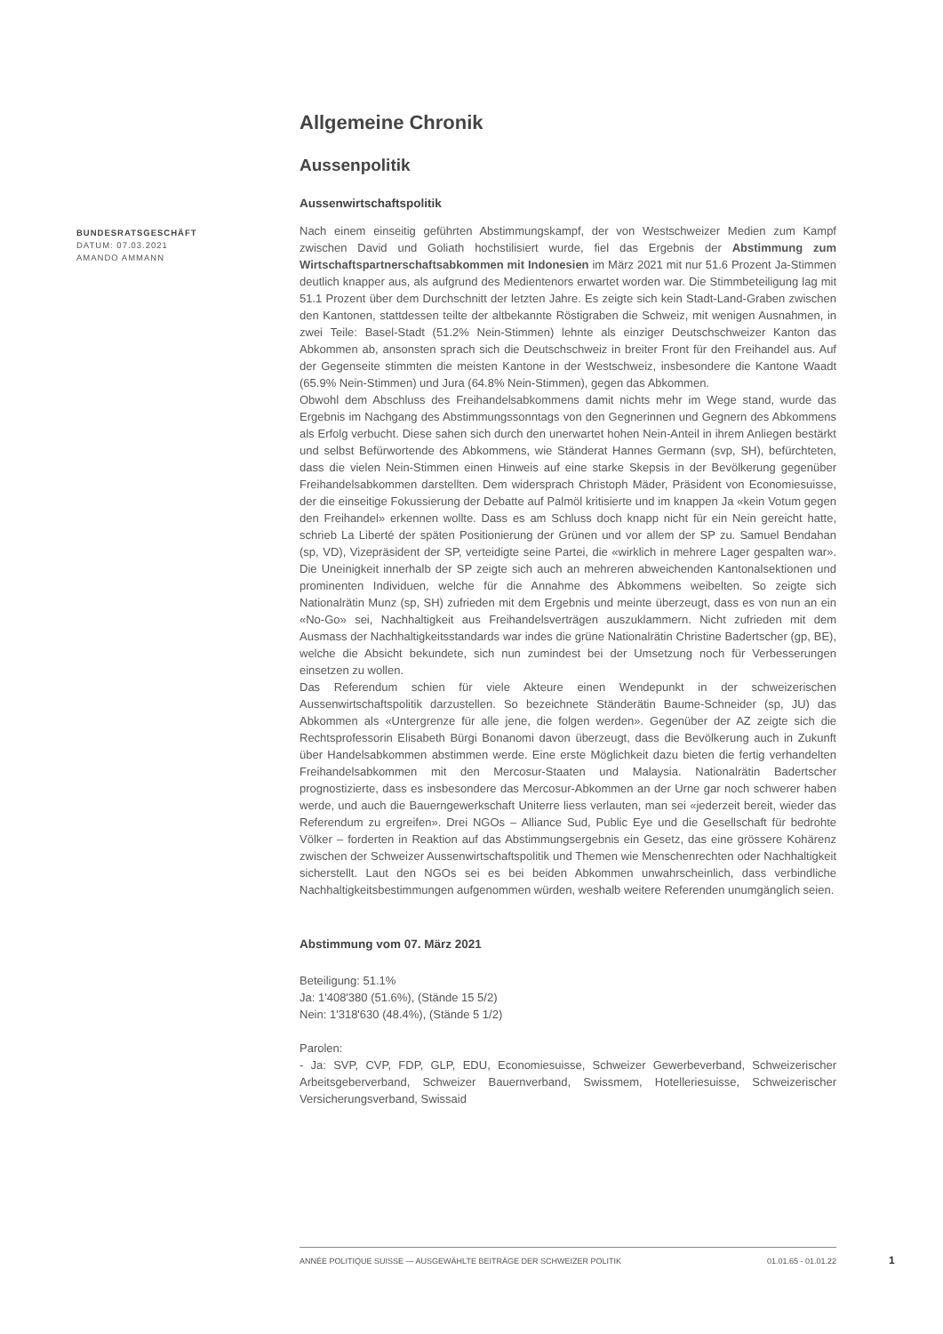BUNDESRATSGESCHÄFT
DATUM: 07.03.2021
AMANDO AMMANN
Allgemeine Chronik
Aussenpolitik
Aussenwirtschaftspolitik
Nach einem einseitig geführten Abstimmungskampf, der von Westschweizer Medien zum Kampf zwischen David und Goliath hochstilisiert wurde, fiel das Ergebnis der Abstimmung zum Wirtschaftspartnerschaftsabkommen mit Indonesien im März 2021 mit nur 51.6 Prozent Ja-Stimmen deutlich knapper aus, als aufgrund des Medientenors erwartet worden war. Die Stimmbeteiligung lag mit 51.1 Prozent über dem Durchschnitt der letzten Jahre. Es zeigte sich kein Stadt-Land-Graben zwischen den Kantonen, stattdessen teilte der altbekannte Röstigraben die Schweiz, mit wenigen Ausnahmen, in zwei Teile: Basel-Stadt (51.2% Nein-Stimmen) lehnte als einziger Deutschschweizer Kanton das Abkommen ab, ansonsten sprach sich die Deutschschweiz in breiter Front für den Freihandel aus. Auf der Gegenseite stimmten die meisten Kantone in der Westschweiz, insbesondere die Kantone Waadt (65.9% Nein-Stimmen) und Jura (64.8% Nein-Stimmen), gegen das Abkommen.
Obwohl dem Abschluss des Freihandelsabkommens damit nichts mehr im Wege stand, wurde das Ergebnis im Nachgang des Abstimmungssonntags von den Gegnerinnen und Gegnern des Abkommens als Erfolg verbucht. Diese sahen sich durch den unerwartet hohen Nein-Anteil in ihrem Anliegen bestärkt und selbst Befürwortende des Abkommens, wie Ständerat Hannes Germann (svp, SH), befürchteten, dass die vielen Nein-Stimmen einen Hinweis auf eine starke Skepsis in der Bevölkerung gegenüber Freihandelsabkommen darstellten. Dem widersprach Christoph Mäder, Präsident von Economiesuisse, der die einseitige Fokussierung der Debatte auf Palmöl kritisierte und im knappen Ja «kein Votum gegen den Freihandel» erkennen wollte. Dass es am Schluss doch knapp nicht für ein Nein gereicht hatte, schrieb La Liberté der späten Positionierung der Grünen und vor allem der SP zu. Samuel Bendahan (sp, VD), Vizepräsident der SP, verteidigte seine Partei, die «wirklich in mehrere Lager gespalten war». Die Uneinigkeit innerhalb der SP zeigte sich auch an mehreren abweichenden Kantonalsektionen und prominenten Individuen, welche für die Annahme des Abkommens weibelten. So zeigte sich Nationalrätin Munz (sp, SH) zufrieden mit dem Ergebnis und meinte überzeugt, dass es von nun an ein «No-Go» sei, Nachhaltigkeit aus Freihandelsverträgen auszuklammern. Nicht zufrieden mit dem Ausmass der Nachhaltigkeitsstandards war indes die grüne Nationalrätin Christine Badertscher (gp, BE), welche die Absicht bekundete, sich nun zumindest bei der Umsetzung noch für Verbesserungen einsetzen zu wollen.
Das Referendum schien für viele Akteure einen Wendepunkt in der schweizerischen Aussenwirtschaftspolitik darzustellen. So bezeichnete Ständerätin Baume-Schneider (sp, JU) das Abkommen als «Untergrenze für alle jene, die folgen werden». Gegenüber der AZ zeigte sich die Rechtsprofessorin Elisabeth Bürgi Bonanomi davon überzeugt, dass die Bevölkerung auch in Zukunft über Handelsabkommen abstimmen werde. Eine erste Möglichkeit dazu bieten die fertig verhandelten Freihandelsabkommen mit den Mercosur-Staaten und Malaysia. Nationalrätin Badertscher prognostizierte, dass es insbesondere das Mercosur-Abkommen an der Urne gar noch schwerer haben werde, und auch die Bauerngewerkschaft Uniterre liess verlauten, man sei «jederzeit bereit, wieder das Referendum zu ergreifen». Drei NGOs – Alliance Sud, Public Eye und die Gesellschaft für bedrohte Völker – forderten in Reaktion auf das Abstimmungsergebnis ein Gesetz, das eine grössere Kohärenz zwischen der Schweizer Aussenwirtschaftspolitik und Themen wie Menschenrechten oder Nachhaltigkeit sicherstellt. Laut den NGOs sei es bei beiden Abkommen unwahrscheinlich, dass verbindliche Nachhaltigkeitsbestimmungen aufgenommen würden, weshalb weitere Referenden unumgänglich seien.
Abstimmung vom 07. März 2021
Beteiligung: 51.1%
Ja: 1'408'380 (51.6%), (Stände 15 5/2)
Nein: 1'318'630 (48.4%), (Stände 5 1/2)
Parolen:
- Ja: SVP, CVP, FDP, GLP, EDU, Economiesuisse, Schweizer Gewerbeverband, Schweizerischer Arbeitsgeberverband, Schweizer Bauernverband, Swissmem, Hotelleriesuisse, Schweizerischer Versicherungsverband, Swissaid
ANNÉE POLITIQUE SUISSE — AUSGEWÄHLTE BEITRÄGE DER SCHWEIZER POLITIK 01.01.65 - 01.01.22
1